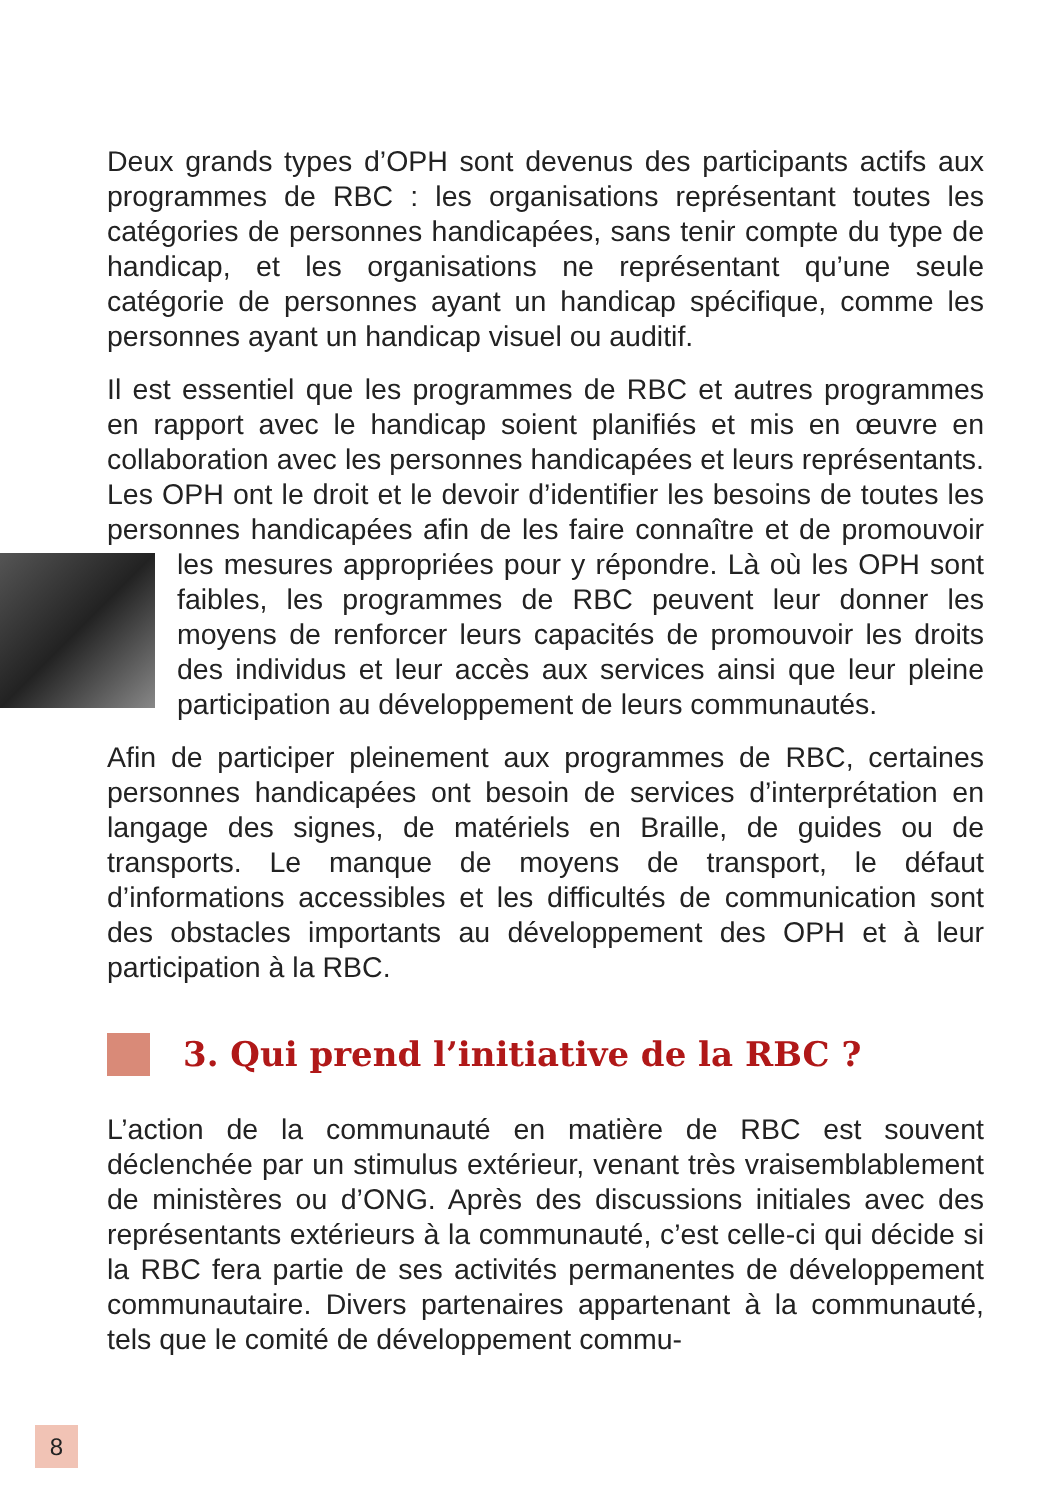Deux grands types d’OPH sont devenus des participants actifs aux programmes de RBC : les organisations représentant toutes les catégories de personnes handicapées, sans tenir compte du type de handicap, et les organisations ne représentant qu’une seule catégorie de personnes ayant un handicap spécifique, comme les personnes ayant un handicap visuel ou auditif.
Il est essentiel que les programmes de RBC et autres programmes en rapport avec le handicap soient planifiés et mis en œuvre en collaboration avec les personnes handicapées et leurs représentants. Les OPH ont le droit et le devoir d’identifier les besoins de toutes les personnes handicapées afin de les faire connaître et de promouvoir les mesures appropriées pour y répondre. Là où les OPH sont faibles, les programmes de RBC peuvent leur donner les moyens de renforcer leurs capacités de promouvoir les droits des individus et leur accès aux services ainsi que leur pleine participation au développement de leurs communautés.
Afin de participer pleinement aux programmes de RBC, certaines personnes handicapées ont besoin de services d’interprétation en langage des signes, de matériels en Braille, de guides ou de transports. Le manque de moyens de transport, le défaut d’informations accessibles et les difficultés de communication sont des obstacles importants au développement des OPH et à leur participation à la RBC.
3. Qui prend l’initiative de la RBC ?
L’action de la communauté en matière de RBC est souvent déclenchée par un stimulus extérieur, venant très vraisemblablement de ministères ou d’ONG. Après des discussions initiales avec des représentants extérieurs à la communauté, c’est celle-ci qui décide si la RBC fera partie de ses activités permanentes de développement communautaire. Divers partenaires appartenant à la communauté, tels que le comité de développement commu-
8